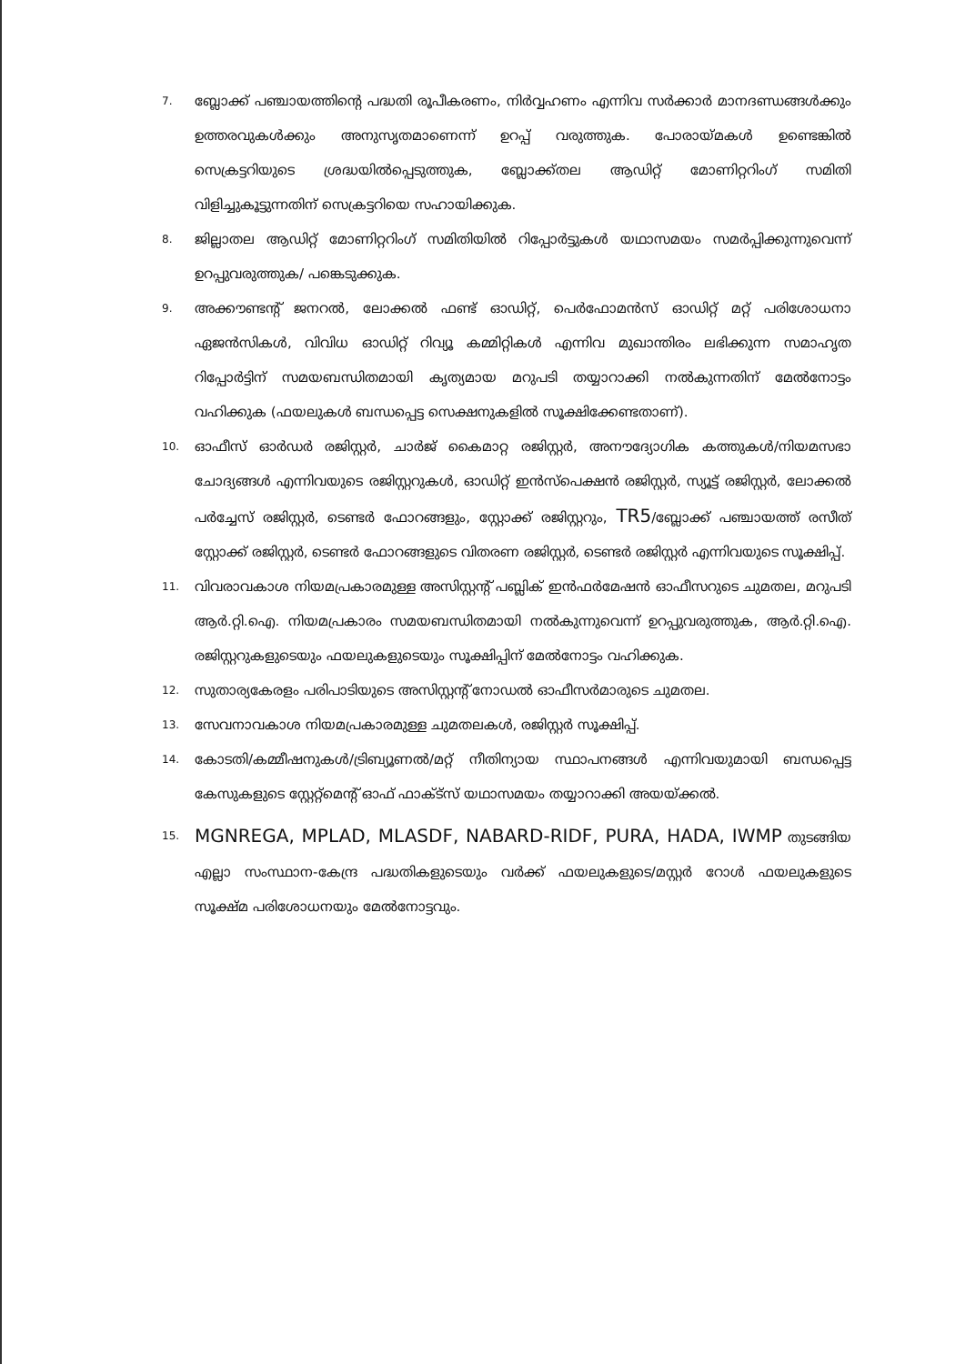7. ബ്ലോക്ക് പഞ്ചായത്തിന്റെ പദ്ധതി രൂപീകരണം, നിർവ്വഹണം എന്നിവ സർക്കാർ മാനദണ്ഡങ്ങൾക്കും ഉത്തരവുകൾക്കും അനുസൃതമാണെന്ന് ഉറപ്പ് വരുത്തുക. പോരായ്മകൾ ഉണ്ടെങ്കിൽ സെക്രട്ടറിയുടെ ശ്രദ്ധയിൽപ്പെടുത്തുക, ബ്ലോക്ക്തല ആഡിറ്റ് മോണിറ്ററിംഗ് സമിതി വിളിച്ചുകൂട്ടുന്നതിന് സെക്രട്ടറിയെ സഹായിക്കുക.
8. ജില്ലാതല ആഡിറ്റ് മോണിറ്ററിംഗ് സമിതിയിൽ റിപ്പോർട്ടുകൾ യഥാസമയം സമർപ്പിക്കുന്നുവെന്ന് ഉറപ്പുവരുത്തുക/ പങ്കെടുക്കുക.
9. അക്കൗണ്ടന്റ് ജനറൽ, ലോക്കൽ ഫണ്ട് ഓഡിറ്റ്, പെർഫോമൻസ് ഓഡിറ്റ് മറ്റ് പരിശോധനാ ഏജൻസികൾ, വിവിധ ഓഡിറ്റ് റിവ്യൂ കമ്മിറ്റികൾ എന്നിവ മുഖാന്തിരം ലഭിക്കുന്ന സമാഹൃത റിപ്പോർട്ടിന് സമയബന്ധിതമായി കൃത്യമായ മറുപടി തയ്യാറാക്കി നൽകുന്നതിന് മേൽനോട്ടം വഹിക്കുക (ഫയലുകൾ ബന്ധപ്പെട്ട സെക്ഷനുകളിൽ സൂക്ഷിക്കേണ്ടതാണ്).
10. ഓഫീസ് ഓർഡർ രജിസ്റ്റർ, ചാർജ് കൈമാറ്റ രജിസ്റ്റർ, അനൗദ്യോഗിക കത്തുകൾ/നിയമസഭാ ചോദ്യങ്ങൾ എന്നിവയുടെ രജിസ്റ്ററുകൾ, ഓഡിറ്റ് ഇൻസ്പെക്ഷൻ രജിസ്റ്റർ, സ്യൂട്ട് രജിസ്റ്റർ, ലോക്കൽ പർച്ചേസ് രജിസ്റ്റർ, ടെണ്ടർ ഫോറങ്ങളും, സ്റ്റോക്ക് രജിസ്റ്ററും, TR5/ബ്ലോക്ക് പഞ്ചായത്ത് രസീത് സ്റ്റോക്ക് രജിസ്റ്റർ, ടെണ്ടർ ഫോറങ്ങളുടെ വിതരണ രജിസ്റ്റർ, ടെണ്ടർ രജിസ്റ്റർ എന്നിവയുടെ സൂക്ഷിപ്പ്.
11. വിവരാവകാശ നിയമപ്രകാരമുള്ള അസിസ്റ്റന്റ് പബ്ലിക് ഇൻഫർമേഷൻ ഓഫീസറുടെ ചുമതല, മറുപടി ആർ.റ്റി.ഐ. നിയമപ്രകാരം സമയബന്ധിതമായി നൽകുന്നുവെന്ന് ഉറപ്പുവരുത്തുക, ആർ.റ്റി.ഐ. രജിസ്റ്ററുകളുടെയും ഫയലുകളുടെയും സൂക്ഷിപ്പിന് മേൽനോട്ടം വഹിക്കുക.
12. സുതാര്യകേരളം പരിപാടിയുടെ അസിസ്റ്റന്റ് നോഡൽ ഓഫീസർമാരുടെ ചുമതല.
13. സേവനാവകാശ നിയമപ്രകാരമുള്ള ചുമതലകൾ, രജിസ്റ്റർ സൂക്ഷിപ്പ്.
14. കോടതി/കമ്മീഷനുകൾ/ട്രിബ്യൂണൽ/മറ്റ് നീതിന്യായ സ്ഥാപനങ്ങൾ എന്നിവയുമായി ബന്ധപ്പെട്ട കേസുകളുടെ സ്റ്റേറ്റ്മെന്റ് ഓഫ് ഫാക്ട്സ് യഥാസമയം തയ്യാറാക്കി അയയ്ക്കൽ.
15. MGNREGA, MPLAD, MLASDF, NABARD-RIDF, PURA, HADA, IWMP തുടങ്ങിയ എല്ലാ സംസ്ഥാന-കേന്ദ്ര പദ്ധതികളുടെയും വർക്ക് ഫയലുകളുടെ/മസ്റ്റർ റോൾ ഫയലുകളുടെ സൂക്ഷ്മ പരിശോധനയും മേൽനോട്ടവും.